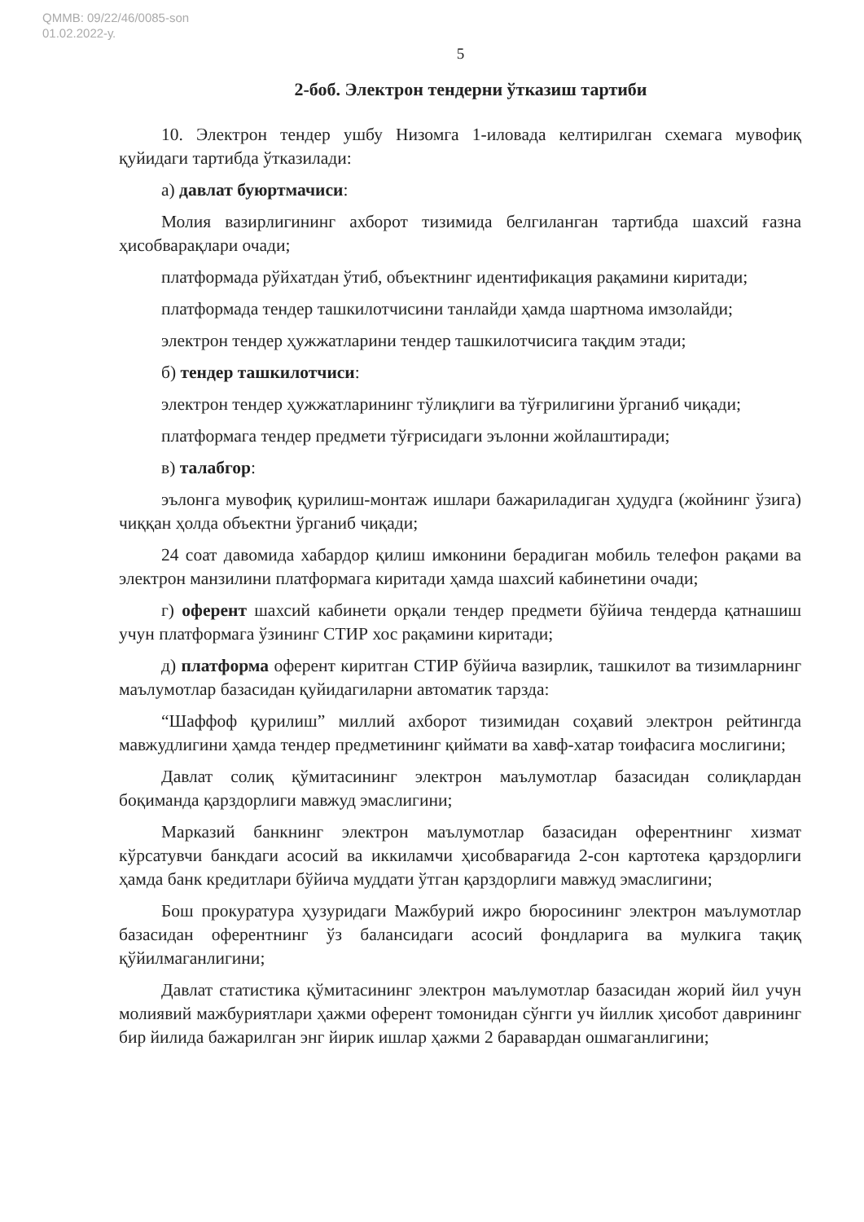QMMB: 09/22/46/0085-son
01.02.2022-у.
5
2-боб. Электрон тендерни ўтказиш тартиби
10. Электрон тендер ушбу Низомга 1-иловада келтирилган схемага мувофиқ қуйидаги тартибда ўтказилади:
а) давлат буюртмачиси:
Молия вазирлигининг ахборот тизимида белгиланган тартибда шахсий ғазна ҳисобварақлари очади;
платформада рўйхатдан ўтиб, объектнинг идентификация рақамини киритади;
платформада тендер ташкилотчисини танлайди ҳамда шартнома имзолайди;
электрон тендер ҳужжатларини тендер ташкилотчисига тақдим этади;
б) тендер ташкилотчиси:
электрон тендер ҳужжатларининг тўлиқлиги ва тўғрилигини ўрганиб чиқади;
платформага тендер предмети тўғрисидаги эълонни жойлаштиради;
в) талабгор:
эълонга мувофиқ қурилиш-монтаж ишлари бажариладиган ҳудудга (жойнинг ўзига) чиққан ҳолда объектни ўрганиб чиқади;
24 соат давомида хабардор қилиш имконини берадиган мобиль телефон рақами ва электрон манзилини платформага киритади ҳамда шахсий кабинетини очади;
г) оферент шахсий кабинети орқали тендер предмети бўйича тендерда қатнашиш учун платформага ўзининг СТИР хос рақамини киритади;
д) платформа оферент киритган СТИР бўйича вазирлик, ташкилот ва тизимларнинг маълумотлар базасидан қуйидагиларни автоматик тарзда:
“Шаффоф қурилиш” миллий ахборот тизимидан соҳавий электрон рейтингда мавжудлигини ҳамда тендер предметининг қиймати ва хавф-хатар тоифасига мослигини;
Давлат солиқ қўмитасининг электрон маълумотлар базасидан солиқлардан боқиманда қарздорлиги мавжуд эмаслигини;
Марказий банкнинг электрон маълумотлар базасидан оферентнинг хизмат кўрсатувчи банкдаги асосий ва иккиламчи ҳисобварағида 2-сон картотека қарздорлиги ҳамда банк кредитлари бўйича муддати ўтган қарздорлиги мавжуд эмаслигини;
Бош прокуратура ҳузуридаги Мажбурий ижро бюросининг электрон маълумотлар базасидан оферентнинг ўз балансидаги асосий фондларига ва мулкига тақиқ қўйилмаганлигини;
Давлат статистика қўмитасининг электрон маълумотлар базасидан жорий йил учун молиявий мажбуриятлари ҳажми оферент томонидан сўнгги уч йиллик ҳисобот даврининг бир йилида бажарилган энг йирик ишлар ҳажми 2 баравардан ошмаганлигини;